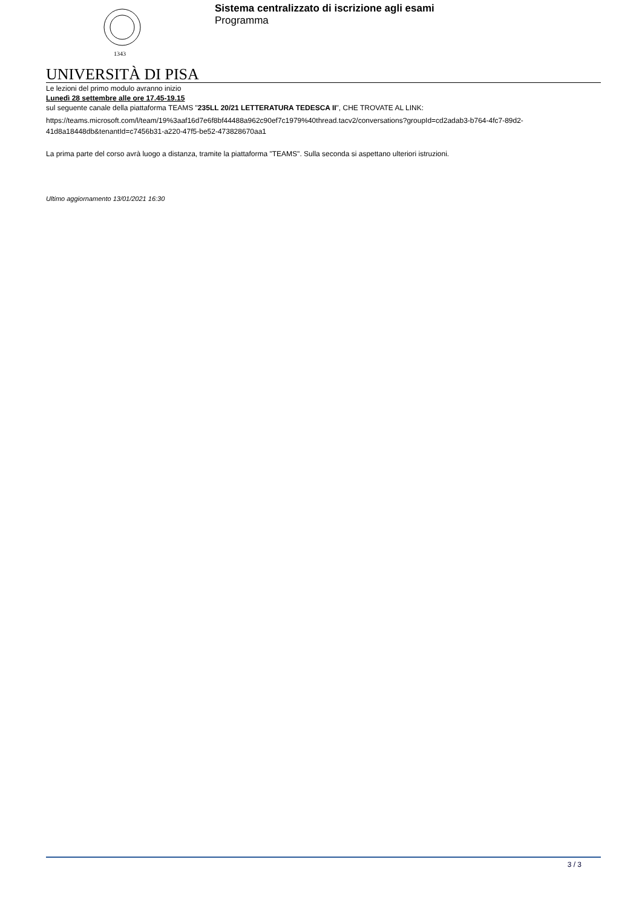1343
Sistema centralizzato di iscrizione agli esami
Programma
UNIVERSITÀ DI PISA
Le lezioni del primo modulo avranno inizio
Lunedì 28 settembre alle ore 17.45-19.15
sul seguente canale della piattaforma TEAMS "235LL 20/21 LETTERATURA TEDESCA II", CHE TROVATE AL LINK:
https://teams.microsoft.com/l/team/19%3aaf16d7e6f8bf44488a962c90ef7c1979%40thread.tacv2/conversations?groupId=cd2adab3-b764-4fc7-89d2-41d8a18448db&tenantId=c7456b31-a220-47f5-be52-473828670aa1
La prima parte del corso avrà luogo a distanza, tramite la piattaforma "TEAMS". Sulla seconda si aspettano ulteriori istruzioni.
Ultimo aggiornamento 13/01/2021 16:30
3 / 3